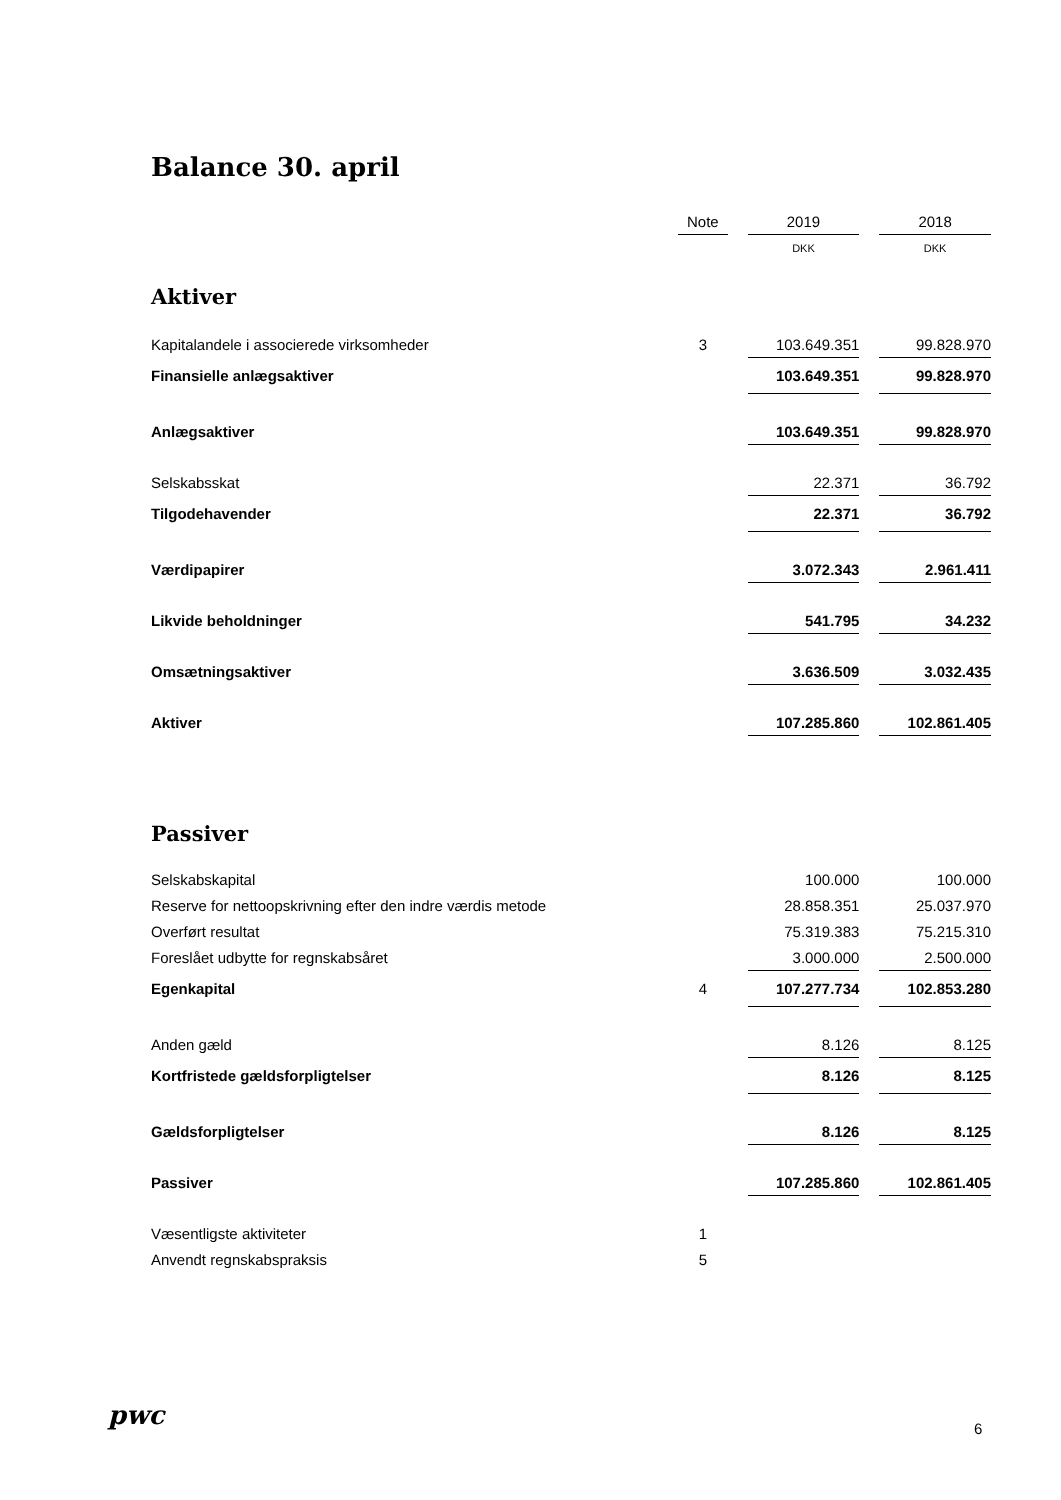Balance 30. april
| | Note | | 2019 | | 2018 |
| --- | --- | --- | --- | --- | --- |
| | | | DKK | | DKK |
| Aktiver | | | | | |
| Kapitalandele i associerede virksomheder | 3 | | 103.649.351 | | 99.828.970 |
| Finansielle anlægsaktiver | | | 103.649.351 | | 99.828.970 |
| Anlægsaktiver | | | 103.649.351 | | 99.828.970 |
| Selskabsskat | | | 22.371 | | 36.792 |
| Tilgodehavender | | | 22.371 | | 36.792 |
| Værdipapirer | | | 3.072.343 | | 2.961.411 |
| Likvide beholdninger | | | 541.795 | | 34.232 |
| Omsætningsaktiver | | | 3.636.509 | | 3.032.435 |
| Aktiver | | | 107.285.860 | | 102.861.405 |
| Passiver | | | | | |
| Selskabskapital | | | 100.000 | | 100.000 |
| Reserve for nettoopskrivning efter den indre værdis metode | | | 28.858.351 | | 25.037.970 |
| Overført resultat | | | 75.319.383 | | 75.215.310 |
| Foreslået udbytte for regnskabsåret | | | 3.000.000 | | 2.500.000 |
| Egenkapital | 4 | | 107.277.734 | | 102.853.280 |
| Anden gæld | | | 8.126 | | 8.125 |
| Kortfristede gældsforpligtelser | | | 8.126 | | 8.125 |
| Gældsforpligtelser | | | 8.126 | | 8.125 |
| Passiver | | | 107.285.860 | | 102.861.405 |
| Væsentligste aktiviteter | 1 | | | | |
| Anvendt regnskabspraksis | 5 | | | | |
pwc 6